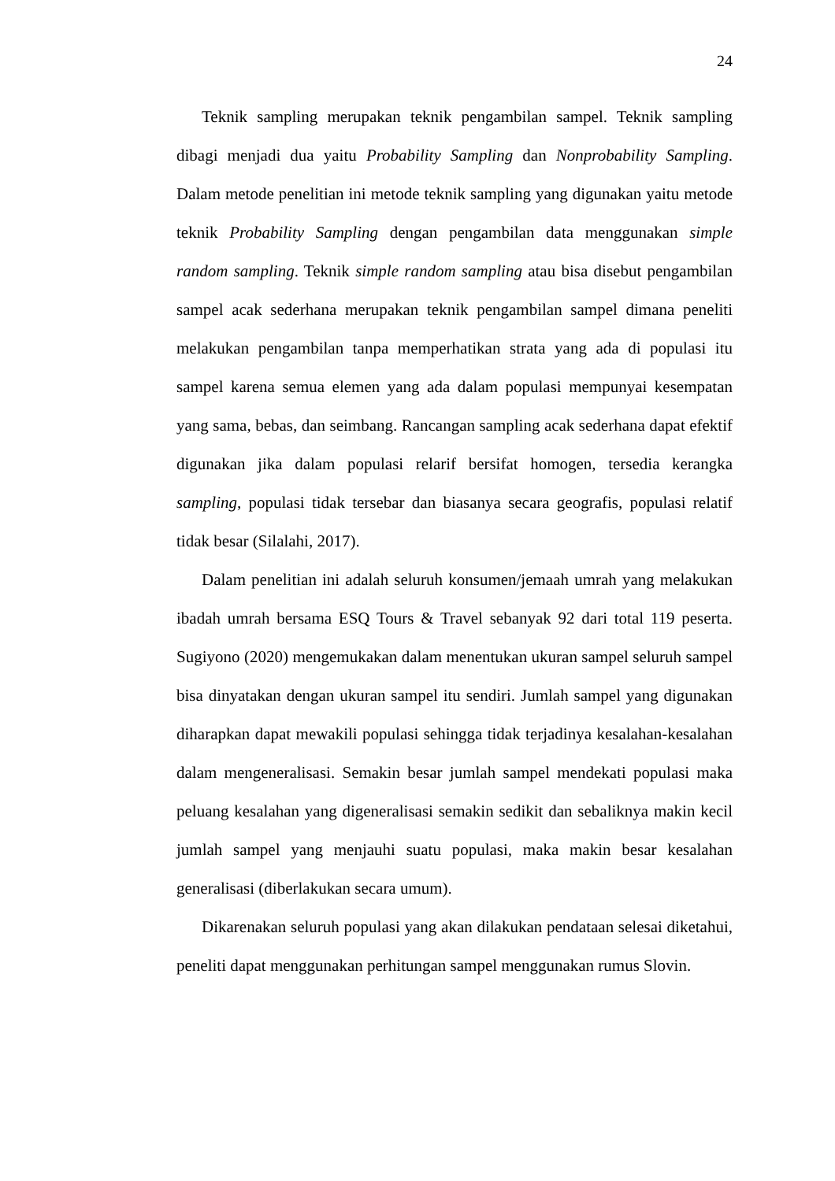24
Teknik sampling merupakan teknik pengambilan sampel. Teknik sampling dibagi menjadi dua yaitu Probability Sampling dan Nonprobability Sampling. Dalam metode penelitian ini metode teknik sampling yang digunakan yaitu metode teknik Probability Sampling dengan pengambilan data menggunakan simple random sampling. Teknik simple random sampling atau bisa disebut pengambilan sampel acak sederhana merupakan teknik pengambilan sampel dimana peneliti melakukan pengambilan tanpa memperhatikan strata yang ada di populasi itu sampel karena semua elemen yang ada dalam populasi mempunyai kesempatan yang sama, bebas, dan seimbang. Rancangan sampling acak sederhana dapat efektif digunakan jika dalam populasi relarif bersifat homogen, tersedia kerangka sampling, populasi tidak tersebar dan biasanya secara geografis, populasi relatif tidak besar (Silalahi, 2017).
Dalam penelitian ini adalah seluruh konsumen/jemaah umrah yang melakukan ibadah umrah bersama ESQ Tours & Travel sebanyak 92 dari total 119 peserta. Sugiyono (2020) mengemukakan dalam menentukan ukuran sampel seluruh sampel bisa dinyatakan dengan ukuran sampel itu sendiri. Jumlah sampel yang digunakan diharapkan dapat mewakili populasi sehingga tidak terjadinya kesalahan-kesalahan dalam mengeneralisasi. Semakin besar jumlah sampel mendekati populasi maka peluang kesalahan yang digeneralisasi semakin sedikit dan sebaliknya makin kecil jumlah sampel yang menjauhi suatu populasi, maka makin besar kesalahan generalisasi (diberlakukan secara umum).
Dikarenakan seluruh populasi yang akan dilakukan pendataan selesai diketahui, peneliti dapat menggunakan perhitungan sampel menggunakan rumus Slovin.